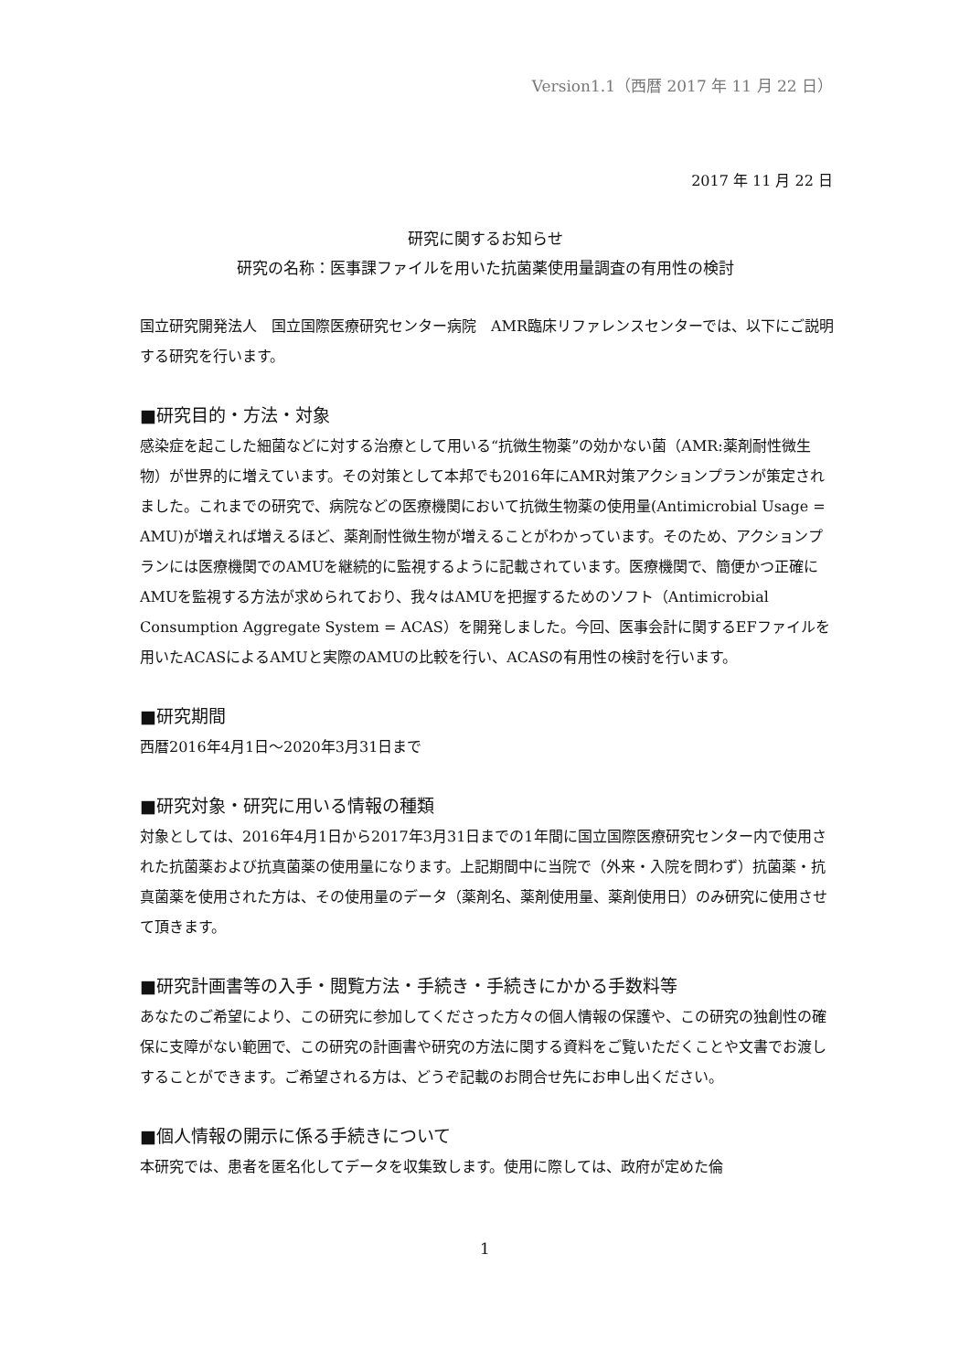Version1.1（西暦 2017 年 11 月 22 日）
2017 年 11 月 22 日
研究に関するお知らせ
研究の名称：医事課ファイルを用いた抗菌薬使用量調査の有用性の検討
国立研究開発法人　国立国際医療研究センター病院　AMR臨床リファレンスセンターでは、以下にご説明する研究を行います。
■研究目的・方法・対象
感染症を起こした細菌などに対する治療として用いる“抗微生物薬”の効かない菌（AMR:薬剤耐性微生物）が世界的に増えています。その対策として本邦でも2016年にAMR対策アクションプランが策定されました。これまでの研究で、病院などの医療機関において抗微生物薬の使用量(Antimicrobial Usage = AMU)が増えれば増えるほど、薬剤耐性微生物が増えることがわかっています。そのため、アクションプランには医療機関でのAMUを継続的に監視するように記載されています。医療機関で、簡便かつ正確にAMUを監視する方法が求められており、我々はAMUを把握するためのソフト（Antimicrobial Consumption Aggregate System = ACAS）を開発しました。今回、医事会計に関するEFファイルを用いたACASによるAMUと実際のAMUの比較を行い、ACASの有用性の検討を行います。
■研究期間
西暦2016年4月1日～2020年3月31日まで
■研究対象・研究に用いる情報の種類
対象としては、2016年4月1日から2017年3月31日までの1年間に国立国際医療研究センター内で使用された抗菌薬および抗真菌薬の使用量になります。上記期間中に当院で（外来・入院を問わず）抗菌薬・抗真菌薬を使用された方は、その使用量のデータ（薬剤名、薬剤使用量、薬剤使用日）のみ研究に使用させて頂きます。
■研究計画書等の入手・閲覧方法・手続き・手続きにかかる手数料等
あなたのご希望により、この研究に参加してくださった方々の個人情報の保護や、この研究の独創性の確保に支障がない範囲で、この研究の計画書や研究の方法に関する資料をご覧いただくことや文書でお渡しすることができます。ご希望される方は、どうぞ記載のお問合せ先にお申し出ください。
■個人情報の開示に係る手続きについて
本研究では、患者を匿名化してデータを収集致します。使用に際しては、政府が定めた倫
1